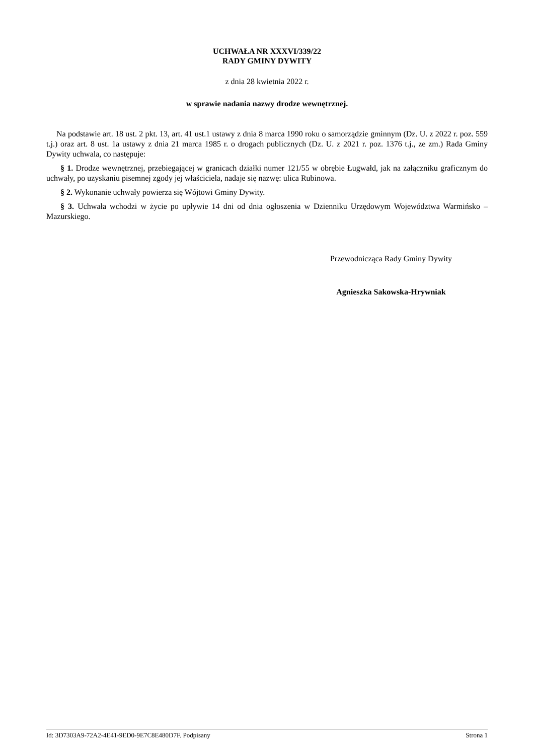UCHWAŁA NR XXXVI/339/22
RADY GMINY DYWITY
z dnia 28 kwietnia 2022 r.
w sprawie nadania nazwy drodze wewnętrznej.
Na podstawie art. 18 ust. 2 pkt. 13, art. 41 ust.1 ustawy z dnia 8 marca 1990 roku o samorządzie gminnym (Dz. U. z 2022 r. poz. 559 t.j.) oraz art. 8 ust. 1a ustawy z dnia 21 marca 1985 r. o drogach publicznych (Dz. U. z 2021 r. poz. 1376 t.j., ze zm.) Rada Gminy Dywity uchwala, co następuje:
§ 1. Drodze wewnętrznej, przebiegającej w granicach działki numer 121/55 w obrębie Ługwałd, jak na załączniku graficznym do uchwały, po uzyskaniu pisemnej zgody jej właściciela, nadaje się nazwę: ulica Rubinowa.
§ 2. Wykonanie uchwały powierza się Wójtowi Gminy Dywity.
§ 3. Uchwała wchodzi w życie po upływie 14 dni od dnia ogłoszenia w Dzienniku Urzędowym Województwa Warmińsko – Mazurskiego.
Przewodnicząca Rady Gminy Dywity
Agnieszka Sakowska-Hrywniak
Id: 3D7303A9-72A2-4E41-9ED0-9E7C8E480D7F. Podpisany Strona 1